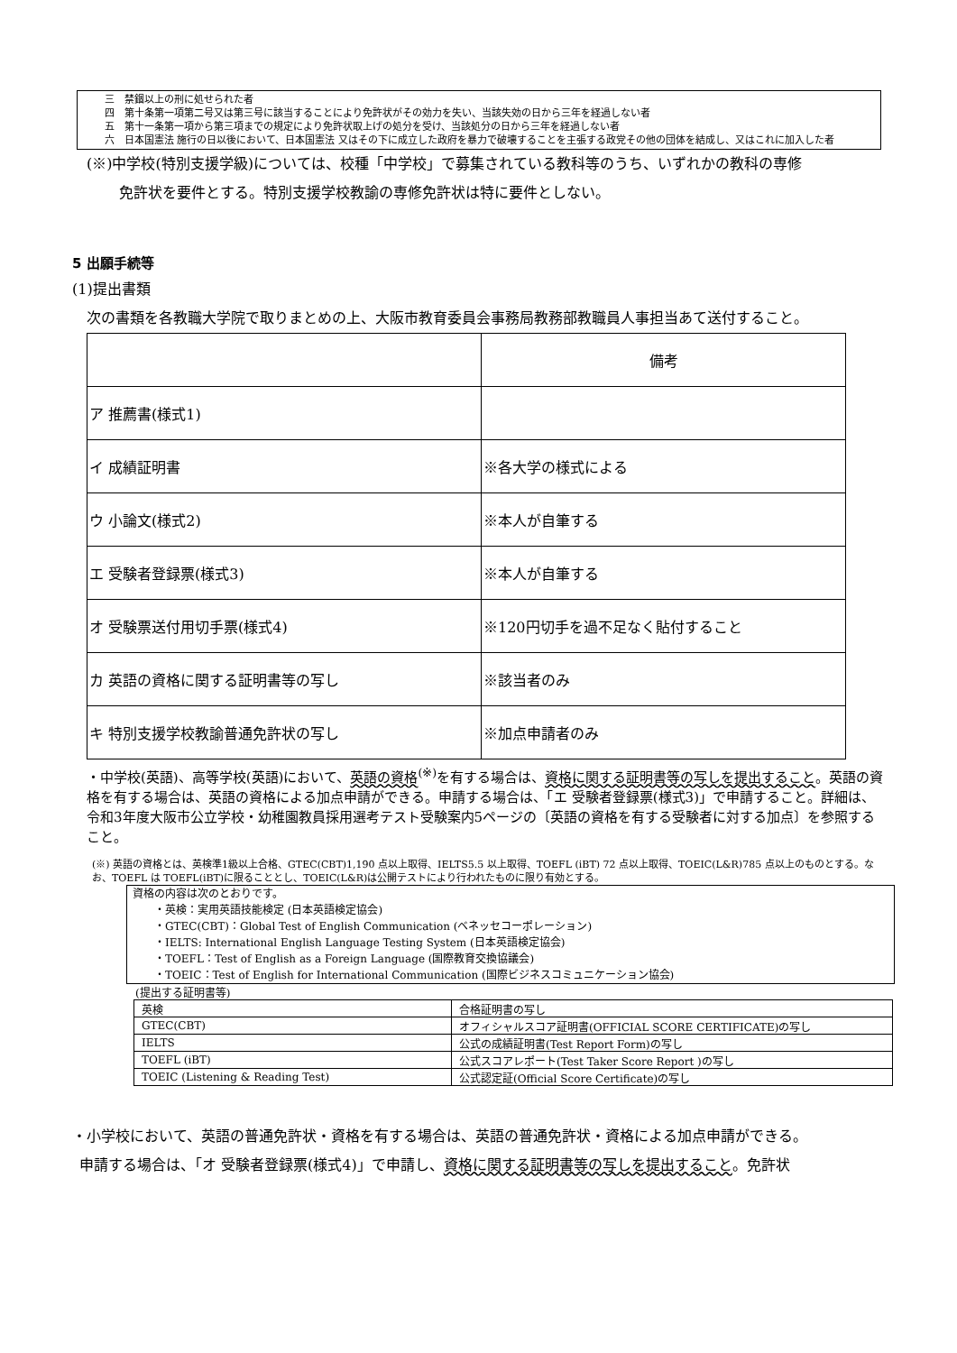三　禁錮以上の刑に処せられた者
四　第十条第一項第二号又は第三号に該当することにより免許状がその効力を失い、当該失効の日から三年を経過しない者
五　第十一条第一項から第三項までの規定により免許状取上げの処分を受け、当該処分の日から三年を経過しない者
六　日本国憲法 施行の日以後において、日本国憲法 又はその下に成立した政府を暴力で破壊することを主張する政党その他の団体を結成し、又はこれに加入した者
(※)中学校(特別支援学級)については、校種「中学校」で募集されている教科等のうち、いずれかの教科の専修
免許状を要件とする。特別支援学校教諭の専修免許状は特に要件としない。
5 出願手続等
(1)提出書類
次の書類を各教職大学院で取りまとめの上、大阪市教育委員会事務局教務部教職員人事担当あて送付すること。
| | 備考 |
| --- | --- |
| ア 推薦書(様式1) | |
| イ 成績証明書 | ※各大学の様式による |
| ウ 小論文(様式2) | ※本人が自筆する |
| エ 受験者登録票(様式3) | ※本人が自筆する |
| オ 受験票送付用切手票(様式4) | ※120円切手を過不足なく貼付すること |
| カ 英語の資格に関する証明書等の写し | ※該当者のみ |
| キ 特別支援学校教諭普通免許状の写し | ※加点申請者のみ |
・中学校(英語)、高等学校(英語)において、英語の資格<sup>(※)</sup>を有する場合は、資格に関する証明書等の写しを提出すること。英語の資格を有する場合は、英語の資格による加点申請ができる。申請する場合は、「エ 受験者登録票(様式3)」で申請すること。詳細は、令和3年度大阪市公立学校・幼稚園教員採用選考テスト受験案内5ページの〔英語の資格を有する受験者に対する加点〕を参照すること。
(※) 英語の資格とは、英検準1級以上合格、GTEC(CBT)1,190 点以上取得、IELTS5.5 以上取得、TOEFL (iBT) 72 点以上取得、TOEIC(L&R)785 点以上のものとする。なお、TOEFL は TOEFL(iBT)に限ることとし、TOEIC(L&R)は公開テストにより行われたものに限り有効とする。
資格の内容は次のとおりです。
　　・英検：実用英語技能検定 (日本英語検定協会)
　　・GTEC(CBT)：Global Test of English Communication (ベネッセコーポレーション)
　　・IELTS: International English Language Testing System (日本英語検定協会)
　　・TOEFL：Test of English as a Foreign Language (国際教育交換協議会)
　　・TOEIC：Test of English for International Communication (国際ビジネスコミュニケーション協会)
(提出する証明書等)
| 英検 | 合格証明書の写し |
| GTEC(CBT) | オフィシャルスコア証明書(OFFICIAL SCORE CERTIFICATE)の写し |
| IELTS | 公式の成績証明書(Test Report Form)の写し |
| TOEFL (iBT) | 公式スコアレポート(Test Taker Score Report )の写し |
| TOEIC (Listening & Reading Test) | 公式認定証(Official Score Certificate)の写し |
・小学校において、英語の普通免許状・資格を有する場合は、英語の普通免許状・資格による加点申請ができる。
申請する場合は、「オ 受験者登録票(様式4)」で申請し、資格に関する証明書等の写しを提出すること。免許状